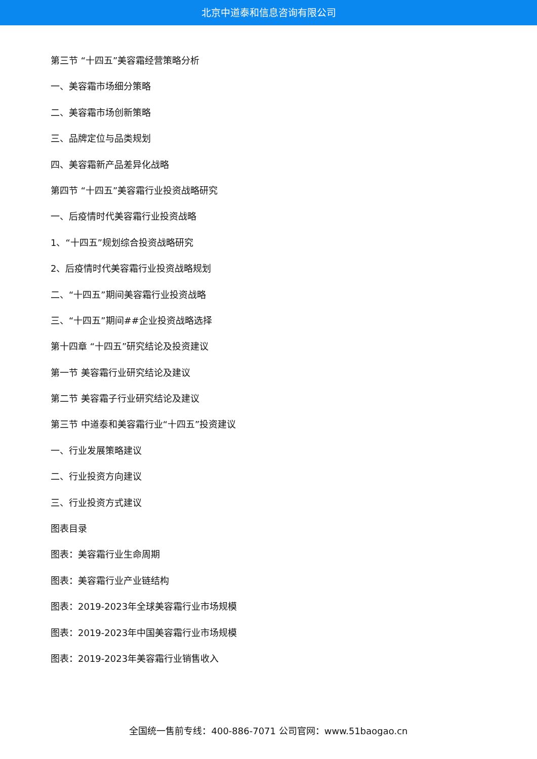北京中道泰和信息咨询有限公司
第三节 “十四五”美容霜经营策略分析
一、美容霜市场细分策略
二、美容霜市场创新策略
三、品牌定位与品类规划
四、美容霜新产品差异化战略
第四节 “十四五”美容霜行业投资战略研究
一、后疫情时代美容霜行业投资战略
1、“十四五”规划综合投资战略研究
2、后疫情时代美容霜行业投资战略规划
二、“十四五”期间美容霜行业投资战略
三、“十四五”期间##企业投资战略选择
第十四章 “十四五”研究结论及投资建议
第一节 美容霜行业研究结论及建议
第二节 美容霜子行业研究结论及建议
第三节 中道泰和美容霜行业“十四五”投资建议
一、行业发展策略建议
二、行业投资方向建议
三、行业投资方式建议
图表目录
图表：美容霜行业生命周期
图表：美容霜行业产业链结构
图表：2019-2023年全球美容霜行业市场规模
图表：2019-2023年中国美容霜行业市场规模
图表：2019-2023年美容霜行业销售收入
全国统一售前专线：400-886-7071 公司官网：www.51baogao.cn